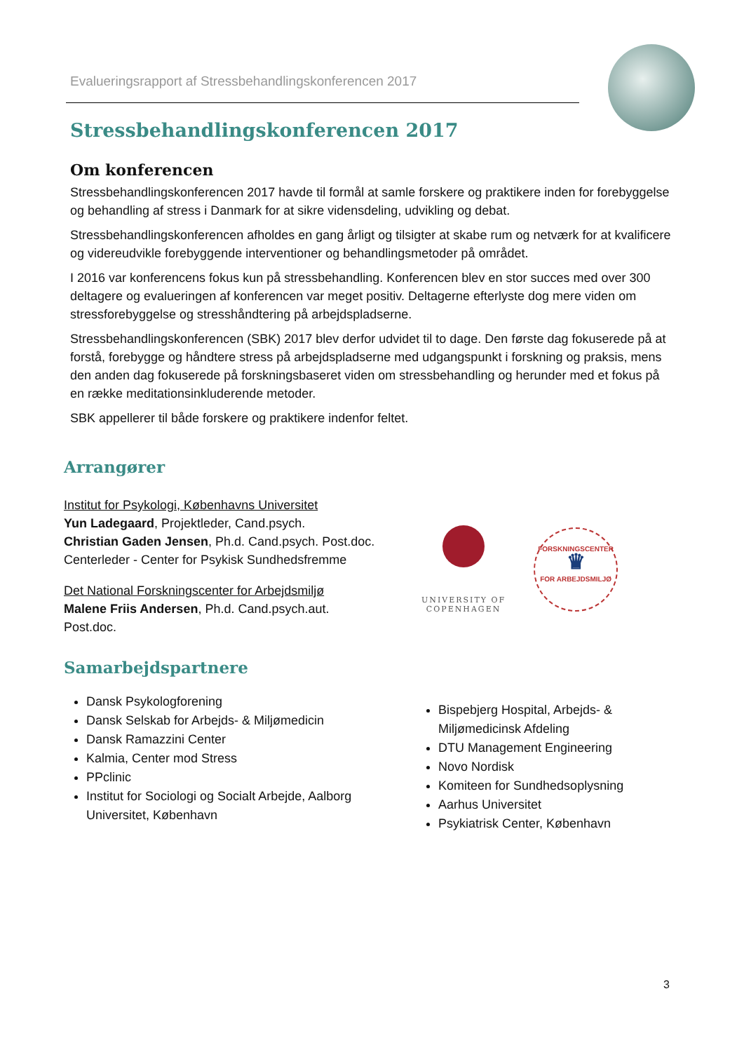Evalueringsrapport af Stressbehandlingskonferencen 2017
Stressbehandlingskonferencen 2017
Om konferencen
Stressbehandlingskonferencen 2017 havde til formål at samle forskere og praktikere inden for forebyggelse og behandling af stress i Danmark for at sikre vidensdeling, udvikling og debat.
Stressbehandlingskonferencen afholdes en gang årligt og tilsigter at skabe rum og netværk for at kvalificere og videreudvikle forebyggende interventioner og behandlingsmetoder på området.
I 2016 var konferencens fokus kun på stressbehandling. Konferencen blev en stor succes med over 300 deltagere og evalueringen af konferencen var meget positiv. Deltagerne efterlyste dog mere viden om stressforebyggelse og stresshåndtering på arbejdspladserne.
Stressbehandlingskonferencen (SBK) 2017 blev derfor udvidet til to dage. Den første dag fokuserede på at forstå, forebygge og håndtere stress på arbejdspladserne med udgangspunkt i forskning og praksis, mens den anden dag fokuserede på forskningsbaseret viden om stressbehandling og herunder med et fokus på en række meditationsinkluderende metoder.
SBK appellerer til både forskere og praktikere indenfor feltet.
Arrangører
Institut for Psykologi, Københavns Universitet
Yun Ladegaard, Projektleder, Cand.psych.
Christian Gaden Jensen, Ph.d. Cand.psych. Post.doc.
Centerleder - Center for Psykisk Sundhedsfremme
Det National Forskningscenter for Arbejdsmiljø
Malene Friis Andersen, Ph.d. Cand.psych.aut.
Post.doc.
UNIVERSITY OF
COPENHAGEN
FORSKNINGSCENTER
♛
FOR ARBEJDSMILJØ
Samarbejdspartnere
Dansk Psykologforening
Dansk Selskab for Arbejds- & Miljømedicin
Dansk Ramazzini Center
Kalmia, Center mod Stress
PPclinic
Institut for Sociologi og Socialt Arbejde, Aalborg Universitet, København
Bispebjerg Hospital, Arbejds- & Miljømedicinsk Afdeling
DTU Management Engineering
Novo Nordisk
Komiteen for Sundhedsoplysning
Aarhus Universitet
Psykiatrisk Center, København
3